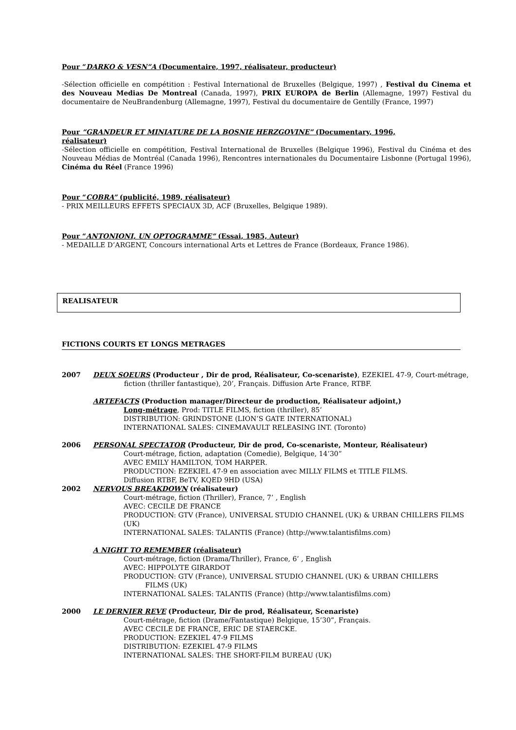Pour “DARKO & VESN”A (Documentaire, 1997, réalisateur, producteur)
-Sélection officielle en compétition : Festival International de Bruxelles (Belgique, 1997) , Festival du Cinema et des Nouveau Medias De Montreal (Canada, 1997), PRIX EUROPA de Berlin (Allemagne, 1997) Festival du documentaire de NeuBrandenburg (Allemagne, 1997), Festival du documentaire de Gentilly (France, 1997)
Pour “GRANDEUR ET MINIATURE DE LA BOSNIE HERZGOVINE” (Documentary, 1996,
réalisateur)
-Sélection officielle en compétition, Festival International de Bruxelles (Belgique 1996), Festival du Cinéma et des Nouveau Médias de Montréal (Canada 1996), Rencontres internationales du Documentaire Lisbonne (Portugal 1996), Cinéma du Réel (France 1996)
Pour “COBRA” (publicité, 1989, réalisateur)
- PRIX MEILLEURS EFFETS SPECIAUX 3D, ACF (Bruxelles, Belgique 1989).
Pour “ANTONIONI, UN OPTOGRAMME” (Essai, 1985, Auteur)
- MEDAILLE D’ARGENT, Concours international Arts et Lettres de France (Bordeaux, France 1986).
REALISATEUR
FICTIONS COURTS ET LONGS METRAGES
2007 DEUX SOEURS (Producteur , Dir de prod, Réalisateur, Co-scenariste), EZEKIEL 47-9, Court-métrage, fiction (thriller fantastique), 20’, Français. Diffusion Arte France, RTBF.
ARTEFACTS (Production manager/Directeur de production, Réalisateur adjoint,)
Long-métrage, Prod: TITLE FILMS, fiction (thriller), 85’
DISTRIBUTION: GRINDSTONE (LION’S GATE INTERNATIONAL)
INTERNATIONAL SALES: CINEMAVAULT RELEASING INT. (Toronto)
2006 PERSONAL SPECTATOR (Producteur, Dir de prod, Co-scenariste, Monteur, Réalisateur)
Court-métrage, fiction, adaptation (Comedie), Belgique, 14’30”
AVEC EMILY HAMILTON, TOM HARPER.
PRODUCTION: EZEKIEL 47-9 en association avec MILLY FILMS et TITLE FILMS.
Diffusion RTBF, BeTV, KQED 9HD (USA)
2002 NERVOUS BREAKDOWN (réalisateur)
Court-métrage, fiction (Thriller), France, 7’ , English
AVEC: CECILE DE FRANCE
PRODUCTION: GTV (France), UNIVERSAL STUDIO CHANNEL (UK) & URBAN CHILLERS FILMS (UK)
INTERNATIONAL SALES: TALANTIS (France) (http://www.talantisfilms.com)
A NIGHT TO REMEMBER (réalisateur)
Court-métrage, fiction (Drama/Thriller), France, 6’ , English
AVEC: HIPPOLYTE GIRARDOT
PRODUCTION: GTV (France), UNIVERSAL STUDIO CHANNEL (UK) & URBAN CHILLERS
FILMS (UK)
INTERNATIONAL SALES: TALANTIS (France) (http://www.talantisfilms.com)
2000 LE DERNIER REVE (Producteur, Dir de prod, Réalisateur, Scenariste)
Court-métrage, fiction (Drame/Fantastique) Belgique, 15’30”, Français.
AVEC CECILE DE FRANCE, ERIC DE STAERCKE.
PRODUCTION: EZEKIEL 47-9 FILMS
DISTRIBUTION: EZEKIEL 47-9 FILMS
INTERNATIONAL SALES: THE SHORT-FILM BUREAU (UK)